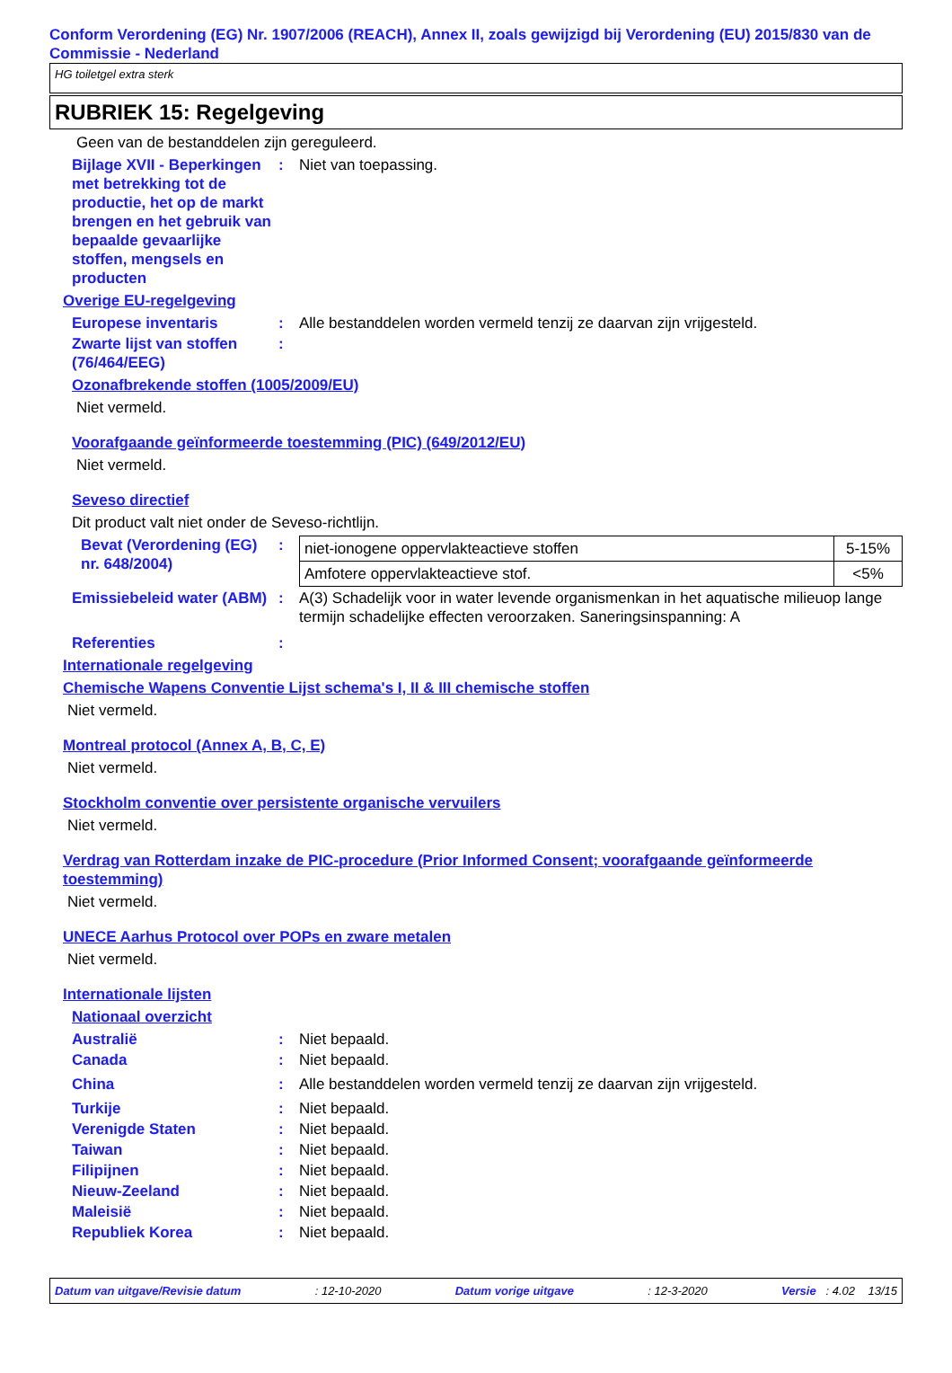Conform Verordening (EG) Nr. 1907/2006 (REACH), Annex II, zoals gewijzigd bij Verordening (EU) 2015/830 van de Commissie - Nederland
HG toiletgel extra sterk
RUBRIEK 15: Regelgeving
Geen van de bestanddelen zijn gereguleerd.
Bijlage XVII - Beperkingen met betrekking tot de productie, het op de markt brengen en het gebruik van bepaalde gevaarlijke stoffen, mengsels en producten
: Niet van toepassing.
Overige EU-regelgeving
Europese inventaris : Alle bestanddelen worden vermeld tenzij ze daarvan zijn vrijgesteld.
Zwarte lijst van stoffen (76/464/EEG)
:
Ozonafbrekende stoffen (1005/2009/EU)
Niet vermeld.
Voorafgaande geïnformeerde toestemming (PIC) (649/2012/EU)
Niet vermeld.
Seveso directief
Dit product valt niet onder de Seveso-richtlijn.
Bevat (Verordening (EG) nr. 648/2004)
:
| niet-ionogene oppervlakteactieve stoffen | 5-15% |
| Amfotere oppervlakteactieve stof. | <5% |
Emissiebeleid water (ABM)
: A(3) Schadelijk voor in water levende organismenkan in het aquatische milieuop lange termijn schadelijke effecten veroorzaken. Saneringsinspanning: A
Referenties :
Internationale regelgeving
Chemische Wapens Conventie Lijst schema's I, II & III chemische stoffen
Niet vermeld.
Montreal protocol (Annex A, B, C, E)
Niet vermeld.
Stockholm conventie over persistente organische vervuilers
Niet vermeld.
Verdrag van Rotterdam inzake de PIC-procedure (Prior Informed Consent; voorafgaande geïnformeerde toestemming)
Niet vermeld.
UNECE Aarhus Protocol over POPs en zware metalen
Niet vermeld.
Internationale lijsten
Nationaal overzicht
Australië : Niet bepaald.
Canada : Niet bepaald.
China : Alle bestanddelen worden vermeld tenzij ze daarvan zijn vrijgesteld.
Turkije : Niet bepaald.
Verenigde Staten : Niet bepaald.
Taiwan : Niet bepaald.
Filipijnen : Niet bepaald.
Nieuw-Zeeland : Niet bepaald.
Maleisië : Niet bepaald.
Republiek Korea : Niet bepaald.
Datum van uitgave/Revisie datum: 12-10-2020 Datum vorige uitgave: 12-3-2020 Versie : 4.02 13/15